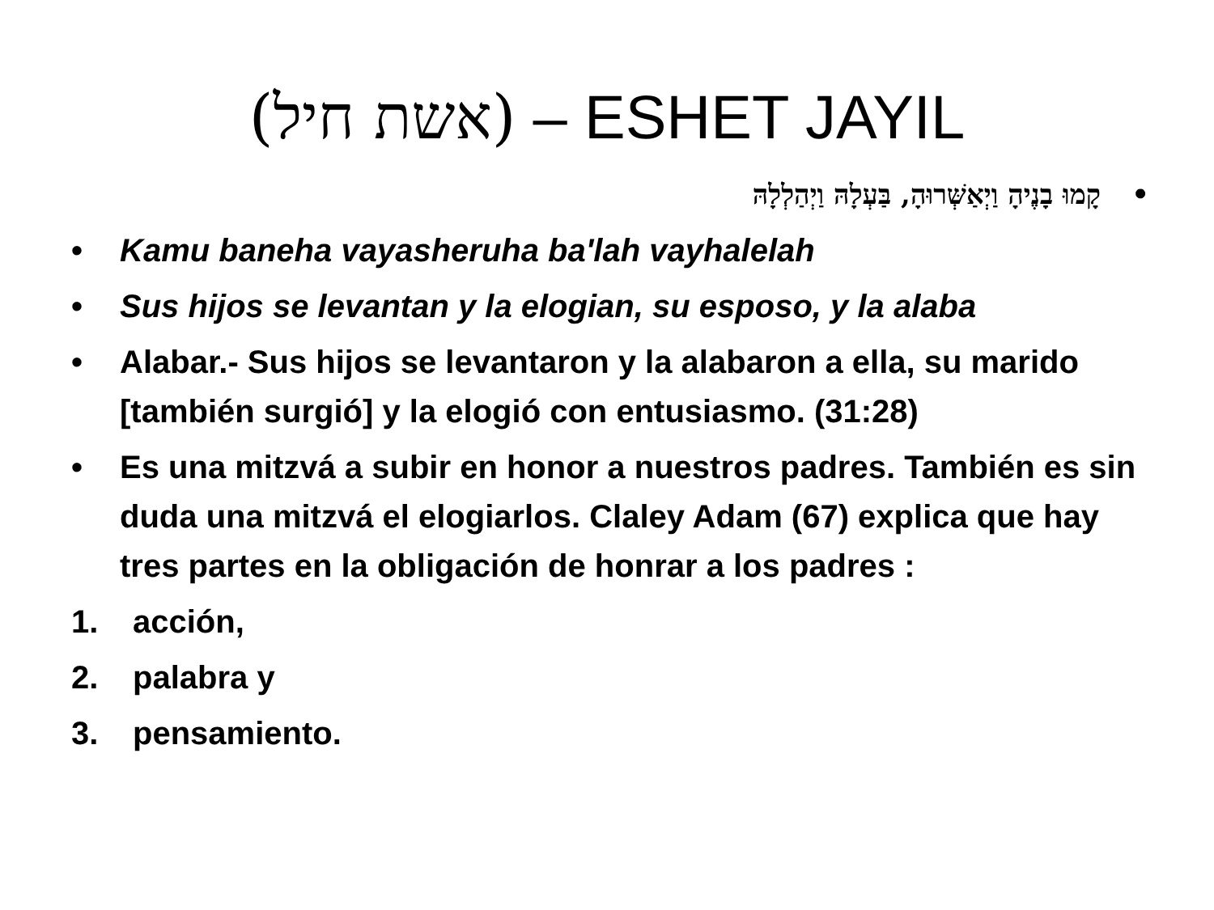(אשת חיל) – ESHET JAYIL
• קָמוּ בָנֶיהָ וַיְאַשְּׁרוּהָ, בַּעְלָהּ וַיְהַלְלָהּ
• Kamu baneha vayasheruha ba'lah vayhalelah
• Sus hijos se levantan y la elogian, su esposo, y la alaba
• Alabar.- Sus hijos se levantaron y la alabaron a ella, su marido [también surgió] y la elogió con entusiasmo. (31:28)
• Es una mitzvá a subir en honor a nuestros padres. También es sin duda una mitzvá el elogiarlos. Claley Adam (67) explica que hay tres partes en la obligación de honrar a los padres :
1. acción,
2. palabra y
3. pensamiento.